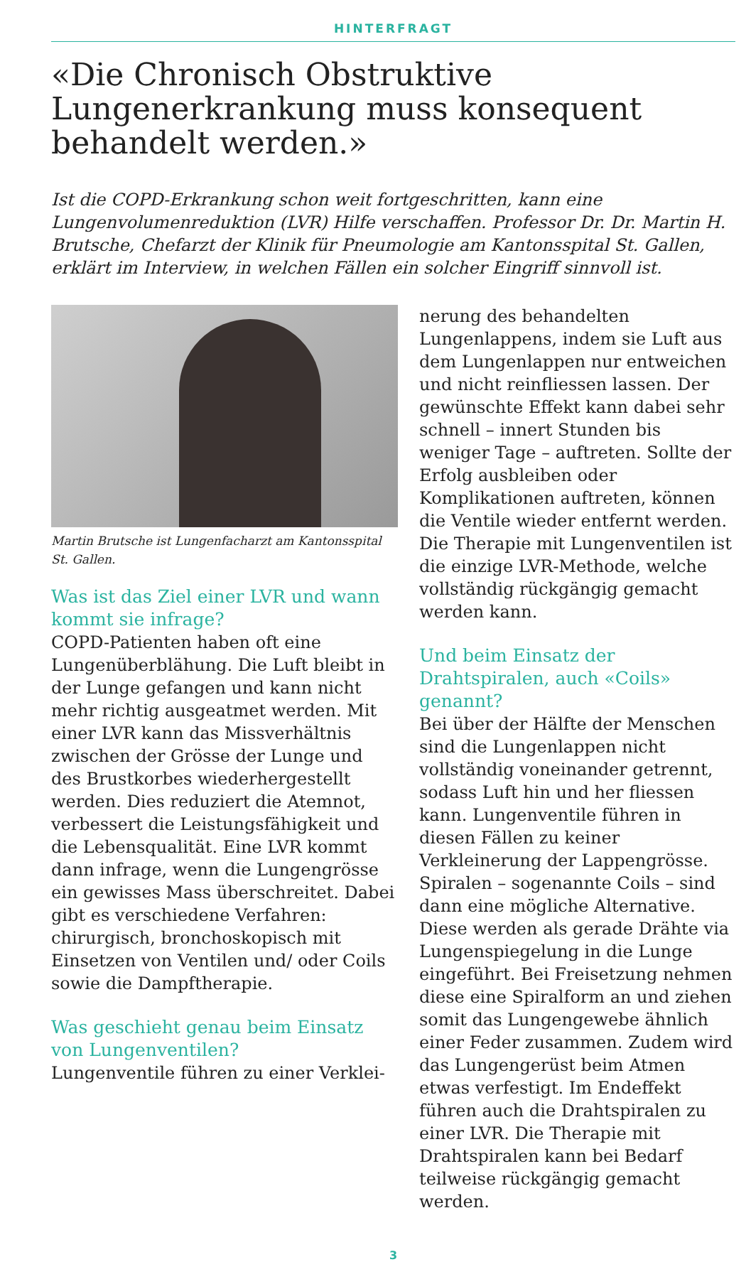HINTERFRAGT
«Die Chronisch Obstruktive Lungenerkrankung muss konsequent behandelt werden.»
Ist die COPD-Erkrankung schon weit fortgeschritten, kann eine Lungenvolumenreduktion (LVR) Hilfe verschaffen. Professor Dr. Dr. Martin H. Brutsche, Chefarzt der Klinik für Pneumologie am Kantonsspital St. Gallen, erklärt im Interview, in welchen Fällen ein solcher Eingriff sinnvoll ist.
Martin Brutsche ist Lungenfacharzt am Kantonsspital St. Gallen.
Was ist das Ziel einer LVR und wann kommt sie infrage?
COPD-Patienten haben oft eine Lungenüberblähung. Die Luft bleibt in der Lunge gefangen und kann nicht mehr richtig ausgeatmet werden. Mit einer LVR kann das Missverhältnis zwischen der Grösse der Lunge und des Brustkorbes wiederhergestellt werden. Dies reduziert die Atemnot, verbessert die Leistungsfähigkeit und die Lebensqualität. Eine LVR kommt dann infrage, wenn die Lungengrösse ein gewisses Mass überschreitet. Dabei gibt es verschiedene Verfahren: chirurgisch, bronchoskopisch mit Einsetzen von Ventilen und/ oder Coils sowie die Dampftherapie.
Was geschieht genau beim Einsatz von Lungenventilen?
Lungenventile führen zu einer Verklei-
nerung des behandelten Lungenlappens, indem sie Luft aus dem Lungenlappen nur entweichen und nicht reinfliessen lassen. Der gewünschte Effekt kann dabei sehr schnell – innert Stunden bis weniger Tage – auftreten. Sollte der Erfolg ausbleiben oder Komplikationen auftreten, können die Ventile wieder entfernt werden. Die Therapie mit Lungenventilen ist die einzige LVR-Methode, welche vollständig rückgängig gemacht werden kann.
Und beim Einsatz der Drahtspiralen, auch «Coils» genannt?
Bei über der Hälfte der Menschen sind die Lungenlappen nicht vollständig voneinander getrennt, sodass Luft hin und her fliessen kann. Lungenventile führen in diesen Fällen zu keiner Verkleinerung der Lappengrösse. Spiralen – sogenannte Coils – sind dann eine mögliche Alternative. Diese werden als gerade Drähte via Lungenspiegelung in die Lunge eingeführt. Bei Freisetzung nehmen diese eine Spiralform an und ziehen somit das Lungengewebe ähnlich einer Feder zusammen. Zudem wird das Lungengerüst beim Atmen etwas verfestigt. Im Endeffekt führen auch die Drahtspiralen zu einer LVR. Die Therapie mit Drahtspiralen kann bei Bedarf teilweise rückgängig gemacht werden.
3